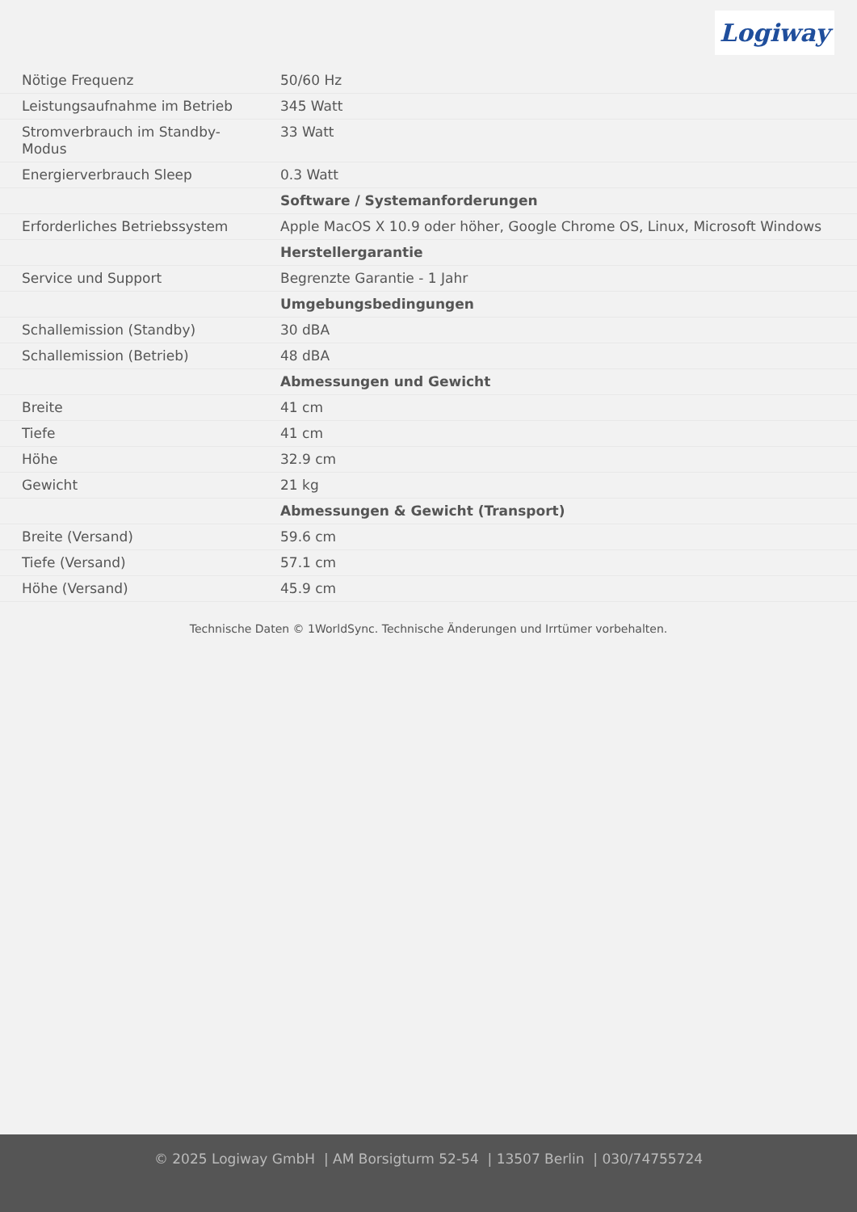Logiway
| Nötige Frequenz | 50/60 Hz |
| Leistungsaufnahme im Betrieb | 345 Watt |
| Stromverbrauch im Standby-Modus | 33 Watt |
| Energierverbrauch Sleep | 0.3 Watt |
| | Software / Systemanforderungen |
| Erforderliches Betriebssystem | Apple MacOS X 10.9 oder höher, Google Chrome OS, Linux, Microsoft Windows |
| | Herstellergarantie |
| Service und Support | Begrenzte Garantie - 1 Jahr |
| | Umgebungsbedingungen |
| Schallemission (Standby) | 30 dBA |
| Schallemission (Betrieb) | 48 dBA |
| | Abmessungen und Gewicht |
| Breite | 41 cm |
| Tiefe | 41 cm |
| Höhe | 32.9 cm |
| Gewicht | 21 kg |
| | Abmessungen & Gewicht (Transport) |
| Breite (Versand) | 59.6 cm |
| Tiefe (Versand) | 57.1 cm |
| Höhe (Versand) | 45.9 cm |
Technische Daten © 1WorldSync. Technische Änderungen und Irrtümer vorbehalten.
© 2025 Logiway GmbH | AM Borsigturm 52-54 | 13507 Berlin | 030/74755724